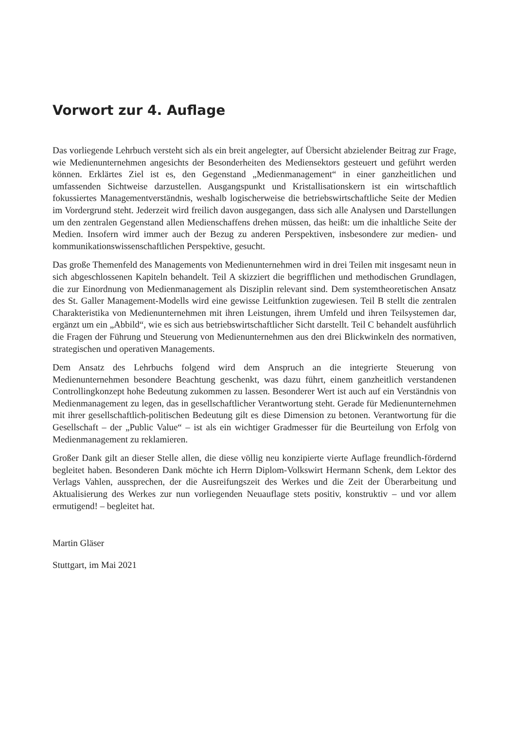Vorwort zur 4. Auflage
Das vorliegende Lehrbuch versteht sich als ein breit angelegter, auf Übersicht abzielender Beitrag zur Frage, wie Medienunternehmen angesichts der Besonderheiten des Mediensektors gesteuert und geführt werden können. Erklärtes Ziel ist es, den Gegenstand „Medienmanagement“ in einer ganzheitlichen und umfassenden Sichtweise darzustellen. Ausgangspunkt und Kristallisationskern ist ein wirtschaftlich fokussiertes Managementverständnis, weshalb logischerweise die betriebswirtschaftliche Seite der Medien im Vordergrund steht. Jederzeit wird freilich davon ausgegangen, dass sich alle Analysen und Darstellungen um den zentralen Gegenstand allen Medienschaffens drehen müssen, das heißt: um die inhaltliche Seite der Medien. Insofern wird immer auch der Bezug zu anderen Perspektiven, insbesondere zur medien- und kommunikationswissenschaftlichen Perspektive, gesucht.
Das große Themenfeld des Managements von Medienunternehmen wird in drei Teilen mit insgesamt neun in sich abgeschlossenen Kapiteln behandelt. Teil A skizziert die begrifflichen und methodischen Grundlagen, die zur Einordnung von Medienmanagement als Disziplin relevant sind. Dem systemtheoretischen Ansatz des St. Galler Management-Modells wird eine gewisse Leitfunktion zugewiesen. Teil B stellt die zentralen Charakteristika von Medienunternehmen mit ihren Leistungen, ihrem Umfeld und ihren Teilsystemen dar, ergänzt um ein „Abbild“, wie es sich aus betriebswirtschaftlicher Sicht darstellt. Teil C behandelt ausführlich die Fragen der Führung und Steuerung von Medienunternehmen aus den drei Blickwinkeln des normativen, strategischen und operativen Managements.
Dem Ansatz des Lehrbuchs folgend wird dem Anspruch an die integrierte Steuerung von Medienunternehmen besondere Beachtung geschenkt, was dazu führt, einem ganzheitlich verstandenen Controllingkonzept hohe Bedeutung zukommen zu lassen. Besonderer Wert ist auch auf ein Verständnis von Medienmanagement zu legen, das in gesellschaftlicher Verantwortung steht. Gerade für Medienunternehmen mit ihrer gesellschaftlich-politischen Bedeutung gilt es diese Dimension zu betonen. Verantwortung für die Gesellschaft – der „Public Value“ – ist als ein wichtiger Gradmesser für die Beurteilung von Erfolg von Medienmanagement zu reklamieren.
Großer Dank gilt an dieser Stelle allen, die diese völlig neu konzipierte vierte Auflage freundlich-fördernd begleitet haben. Besonderen Dank möchte ich Herrn Diplom-Volkswirt Hermann Schenk, dem Lektor des Verlags Vahlen, aussprechen, der die Ausreifungszeit des Werkes und die Zeit der Überarbeitung und Aktualisierung des Werkes zur nun vorliegenden Neuauflage stets positiv, konstruktiv – und vor allem ermutigend! – begleitet hat.
Martin Gläser
Stuttgart, im Mai 2021